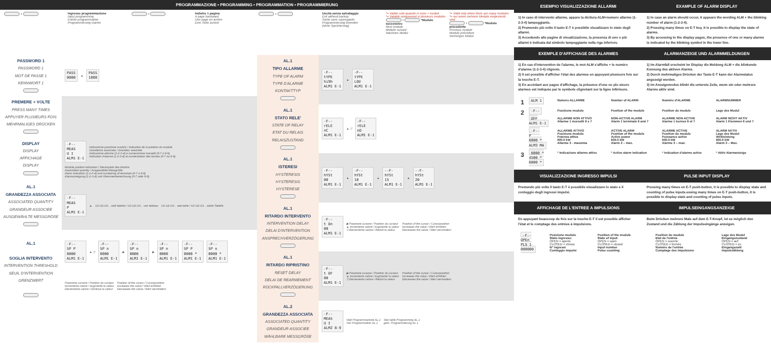PROGRAMMAZIONE • PROGRAMMING • PROGRAMMATION • PROGRAMMIERUNG
+ Ingresso programmazione
Input programming
Entrée programmation
Programmierung starten
+ Indietro 1 pagina
A page backward
Une page en arrière
Eine Seite zurück
+ Uscita senza salvataggio
Exit without backup
Sortie sans sauvegarde
Programmierung beenden
(ohne Speicherung)
*= Valido solo quando ci sono + moduli
*= Valable uniquement si plusieurs modules
+ *Modulo successivo
Next module
Module suivant
Nächstes Modul
*= Valid only when there are many modules
*= nur wenn mehrere Module eingesteckt sind
+ *Modulo precedente
Previous module
Module précédent
Vorheriges Modul
PASSWORD 1
PASSWORD 1
MOT DE PASSE 1
KENNWORT 1
PASS
0000 ▲ PASS
1000
PREMERE + VOLTE
PRESS MANY TIMES
APPUYER PLUSIEURS FOIS
MEHRMALIGES DRÜCKEN
DISPLAY
DISPLAY
AFFICHAGE
DISPLAY
-F--
MEAS
U I
ALM1 E-1 Indicazione posizione modulo / Indication de la position du module
Grandezza associata / Grandeur associée
Indicazione allarme (1-2-3-4) e numerazione morsetti (6-7 o 8-9)
Indication d'alarme (1-2-3-4) et numérotation des bornes (6-7 ou 8-9) Module position indication / Stecksplatz des Moduls
Associated quantity / Ausgewählte Messgröße
Alarm indication (1-2-3-4) and numbering of terminals (6-7 o 8-9)
Alarmanzeigung (1-2-3-4) und Klemmenbezeichnung (6-7 oder 8-9)
AL.1
GRANDEZZA ASSOCIATA
ASSOCIATED QUANTITY
GRANDEUR ASSOCIEE
AUSGEWÄHLTE MESSGRÖßE
-F--
MEAS
P
ALM1 E-1 ▲ U1-U2-U3... vedi tabella / U1-U2-U3... voir tableau U1-U2-U3... see table / U1-U2-U3... siehe Tabelle
AL.1
SOGLIA INTERVENTO
INTERVENTION THRESHOLD
SEUIL D'INTERVENTION
GRENZWERT
-F--
SP P
0000
ALM1 E-1 ▲ ▽ -F--
SP n
0000
ALM1 E-1 ▶ -F--
SP n
0000
ALM1 E-1 ▶ -F--
SP n
0000
ALM1 E-1 -F--
SP P
0000 *
ALM1 E-1 -F--
SP n
0000 *
ALM1 E-1 Posizione cursore / Position du curseur
Incrementa valore / Augmente la valeur
Decrementa valore / Diminue la valeur Position of the cursor / Cursorposition
Increases the value / Wert erhöhen
Decreases the value / Wert vermindern
AL.1
TIPO ALLARME
TYPE OF ALARM
TYPE D'ALARME
KONTAKTTYP
-F--
tYPE
hi9h
ALM1 E-1 ▲ -F--
tYPE
LOU
ALM1 E-1
AL.1
STATO RELE'
STATE OF RELAY
ETAT DU RELAIS
RELAISZUSTAND
-F--
rELE
nC
ALM1 E-1 ▲ ▽ -F--
rELE
nO
ALM1 E-1
AL.1
ISTERESI
HYSTERESIS
HYSTERESIS
HYSTERESE
-F--
hYSt
00
ALM1 E-1 ▲ -F--
hYSt
10
ALM1 E-1 ▲ --F-
hYSt
15
ALM1 E-1 ▲ --F-
hYSt
20
ALM1 E-1
AL.1
RITARDO INTERVENTO
INTERVENTION DELAY
DELAI D'INTERVENTION
ANSPRECHVERZÖGERUNG
-F--
t On
00
ALM1 E-1 ▶ Posizione cursore / Position du curseur
▲ Incrementa valore / Augmente la valeur
▽ Decrementa valore / Réduit la valeur Position of the cursor / Cursorposition
Increases the value / Wert erhöhen
Decreases the value / Wert vermindern
AL.1
RITARDO RIPRISTINO
RESET DELAY
DELAI DE REARMEMENT
RÜCKFALLVERZÖGERUNG
-F--
t OF
00
ALM1 E-1 ▶ Posizione cursore / Position du curseur
▲ Incrementa valore / Augmente la valeur
▽ Decrementa valore / Réduit la valeur Position of the cursor / Cursorposition
Increases the value / Wert erhöhen
Decreases the value / Wert vermindern
AL.2
GRANDEZZA ASSOCIATA
ASSOCIATED QUANTITY
GRANDEUR ASSOCIEE
WÄHLBARE MESSGRÖßE
-F--
MEAS
U I
ALM2 8-9 Vedi Programmazione AL.1
Voir Programmation AL.1 See table Programming AL.1
gem. Programmierung AL.1
ESEMPIO VISUALIZZAZIONE ALLARMI
EXAMPLE OF ALARM DISPLAY
1) In caso di intervento allarme, appare la dicitura ALM+numero allarme (1-2-3-4) lampeggiante.
2) Premendo più volte il tasto E-T è possibile visualizzare lo stato degli allarmi.
3) Accedendo alle pagine di visualizzazione, la presenza di uno o più allarmi è indicata dal simbolo lampeggiante nella riga inferiore.
1) In case an alarm should occur, it appears the wording ALM + the blinking number of alarm (1-2-3-4).
2) Pressing many times on E-T key, it is possible to display the state of alarms.
3) By accessing to the display pages, the presence of one or many alarms is indicated by the blinking symbol in the lower line.
EXEMPLE D'AFFICHAGE DES ALARMES
ALARMANZEIGE UND ALARMMELDUNGEN
1) En cas d'intervention de l'alarme, le mot ALM s'affiche + le numéro d'alarme (1-2-3-4) clignote.
2) Il est possible d'afficher l'état des alarmes en appuyant plusieurs fois sur la touche E-T.
3) En accédant aux pages d'affichage, la présence d'une ou plu sieurs alarmes est indiquée par le symbole clignotant sur la ligne inférieure.
1) Im Alarmfall erscheint im Display die Meldung ALM + die blinkende Kennung des aktiven Alarms.
2) Durch mehrmaliges Drücken der Taste E-T kann der Alarmstatus angezeigt werden.
3) Im Anzeigemodus blinkt die unterste Zeile, wenn ein oder mehrere Alarme aktiv sind.
| 1 | ALM 1 | Numero ALLARME | Number of ALARM | Numéro d'ALARME | ALARMNUMMER |
| 2 | -F-- | Posizione modulo | Position of the module | Position du module | Lage des Modul |
| | OFF ALM1 E-1 | ALLARME NON ATTIVO Allarme 1 morsetti 6 e 7 | NON-ACTIVE ALARM Alarm 1 terminals 6 and 7 | ALARME NON ACTIVE Alarme 1 bornes 6 et 7 | ALARM NICHT AKTIV Alarm 1 Klemmen 6 und 7 |
| | -F-- P 6000 * ALM3 MA | ALLARME ATTIVO Posizione modulo Potenza attiva 600.0 kW Allarme 3 - massima | ACTIVE ALARM Position of the module Active power 600.0 kW Alarm 3 – max. | ALARME ACTIVE Position du module Puissance active 600.0 kW Alarme 3 – max. | ALARM AKTIV Lage des Modul Wirkleistung 600.0 kW Alarm 3 – Max. |
| 3 | 8000 * 4500 * 6000 * | * Indicazione allarme attivo | * Active alarm indication | * Indication d'alarme active | * Aktiv Alarmanzeige |
VISUALIZZAZIONE INGRESSO IMPULSI
PULSE INPUT DISPLAY
Premendo più volte il tasto E-T è possibile visualizzare lo stato e il conteggio degli ingressi impulsi.
Pressing many times on E-T push-button, it is possible to display state and counting of pulse inputs.essing many times on E-T push-button, it is possible to display state and counting of pulse inputs.
AFFICHAGE DE L'ENTREE A IMPULSIONS
IMPULSEINGANGSANZEIGE
En appuyant beaucoup de fois sur la touche E-T il est possible afficher l'état et le comptage des entrées à impulsions.
Beim Drücken mehrere Male auf dem E-T-Knopf, ist es möglich den Zustand und die Zählung der Impulseingänge anzeigen.
| -F-- OPEn PLS 1 000000 | Posizione modulo Stato ingresso: OPEN = aperto CLOSED = chiuso N° ingressi Conteggio impulsi | Position of the module State of input: OPEN = open CLOSED = closed Input number Pulse counting | Position du module Etat de l'entrée OPEN = ouverte CLOSED = fermée Numéro de l'entrée Comptage des impulsions | Lage des Modul Eingangszustand OPEN = auf CLOSED = zu Eingangszahl Impulszählung |